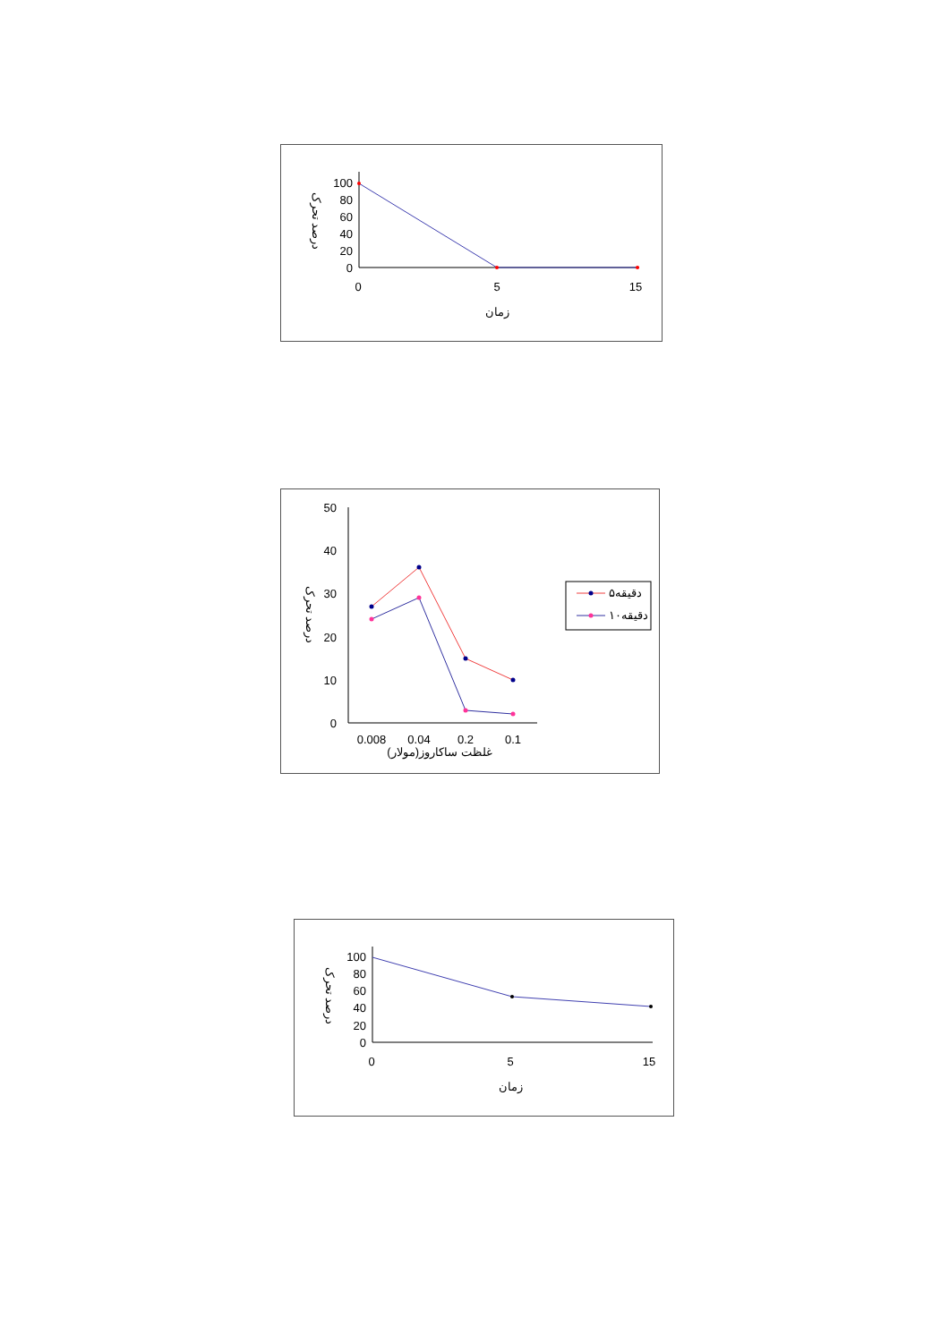100
80
60
40
20
0
0
5
15
زمان
درصد تحرک
50
40
30
20
10
0
0.008
0.04
0.2
0.1
غلظت ساکاروز(مولار)
درصد تحرک
دقیقه۵
دقیقه۱۰
100
80
60
40
20
0
0
5
15
زمان
درصد تحرک